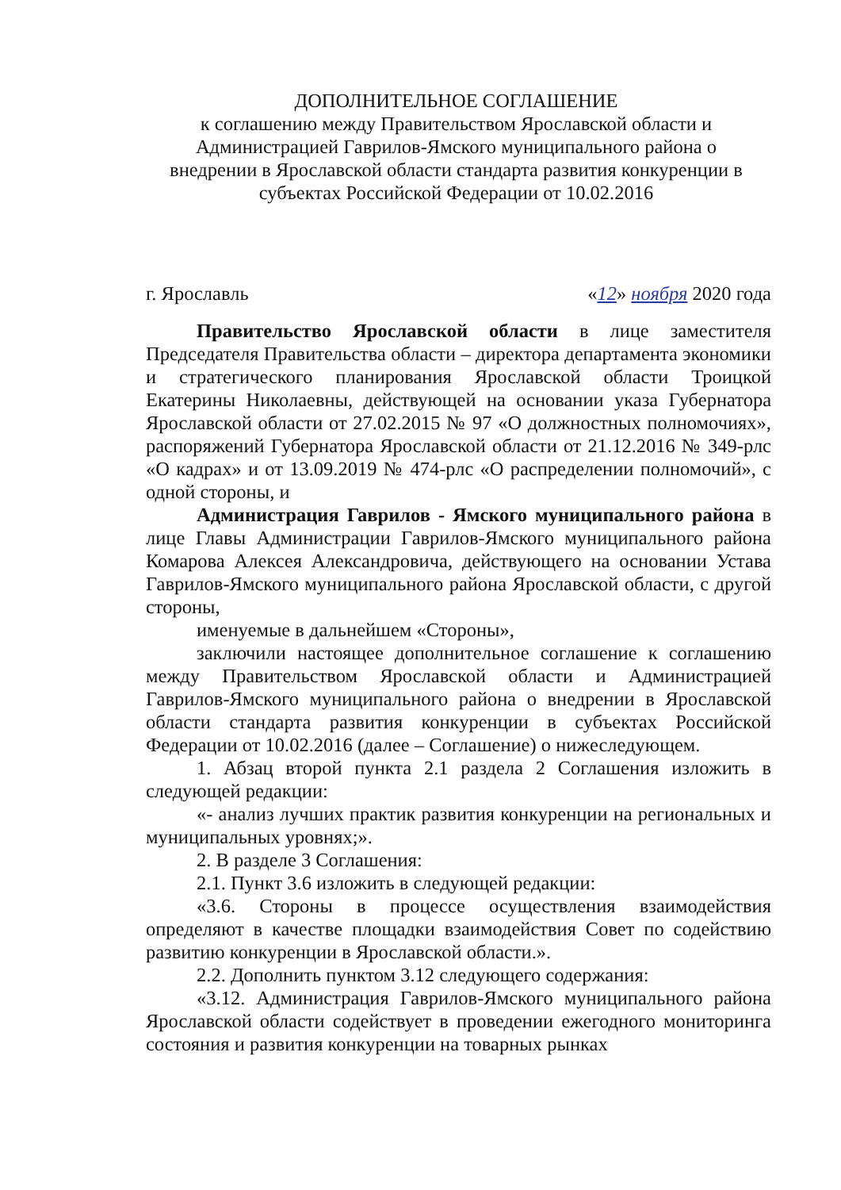ДОПОЛНИТЕЛЬНОЕ СОГЛАШЕНИЕ
к соглашению между Правительством Ярославской области и
Администрацией Гаврилов-Ямского муниципального района о
внедрении в Ярославской области стандарта развития конкуренции в
субъектах Российской Федерации от 10.02.2016
г. Ярославль «12» ноября 2020 года
Правительство Ярославской области в лице заместителя Председателя Правительства области – директора департамента экономики и стратегического планирования Ярославской области Троицкой Екатерины Николаевны, действующей на основании указа Губернатора Ярославской области от 27.02.2015 № 97 «О должностных полномочиях», распоряжений Губернатора Ярославской области от 21.12.2016 № 349-рлс «О кадрах» и от 13.09.2019 № 474-рлс «О распределении полномочий», с одной стороны, и
Администрация Гаврилов - Ямского муниципального района в лице Главы Администрации Гаврилов-Ямского муниципального района Комарова Алексея Александровича, действующего на основании Устава Гаврилов-Ямского муниципального района Ярославской области, с другой стороны,
именуемые в дальнейшем «Стороны»,
заключили настоящее дополнительное соглашение к соглашению между Правительством Ярославской области и Администрацией Гаврилов-Ямского муниципального района о внедрении в Ярославской области стандарта развития конкуренции в субъектах Российской Федерации от 10.02.2016 (далее – Соглашение) о нижеследующем.
1. Абзац второй пункта 2.1 раздела 2 Соглашения изложить в следующей редакции:
«- анализ лучших практик развития конкуренции на региональных и муниципальных уровнях;».
2. В разделе 3 Соглашения:
2.1. Пункт 3.6 изложить в следующей редакции:
«3.6. Стороны в процессе осуществления взаимодействия определяют в качестве площадки взаимодействия Совет по содействию развитию конкуренции в Ярославской области.».
2.2. Дополнить пунктом 3.12 следующего содержания:
«3.12. Администрация Гаврилов-Ямского муниципального района Ярославской области содействует в проведении ежегодного мониторинга состояния и развития конкуренции на товарных рынках